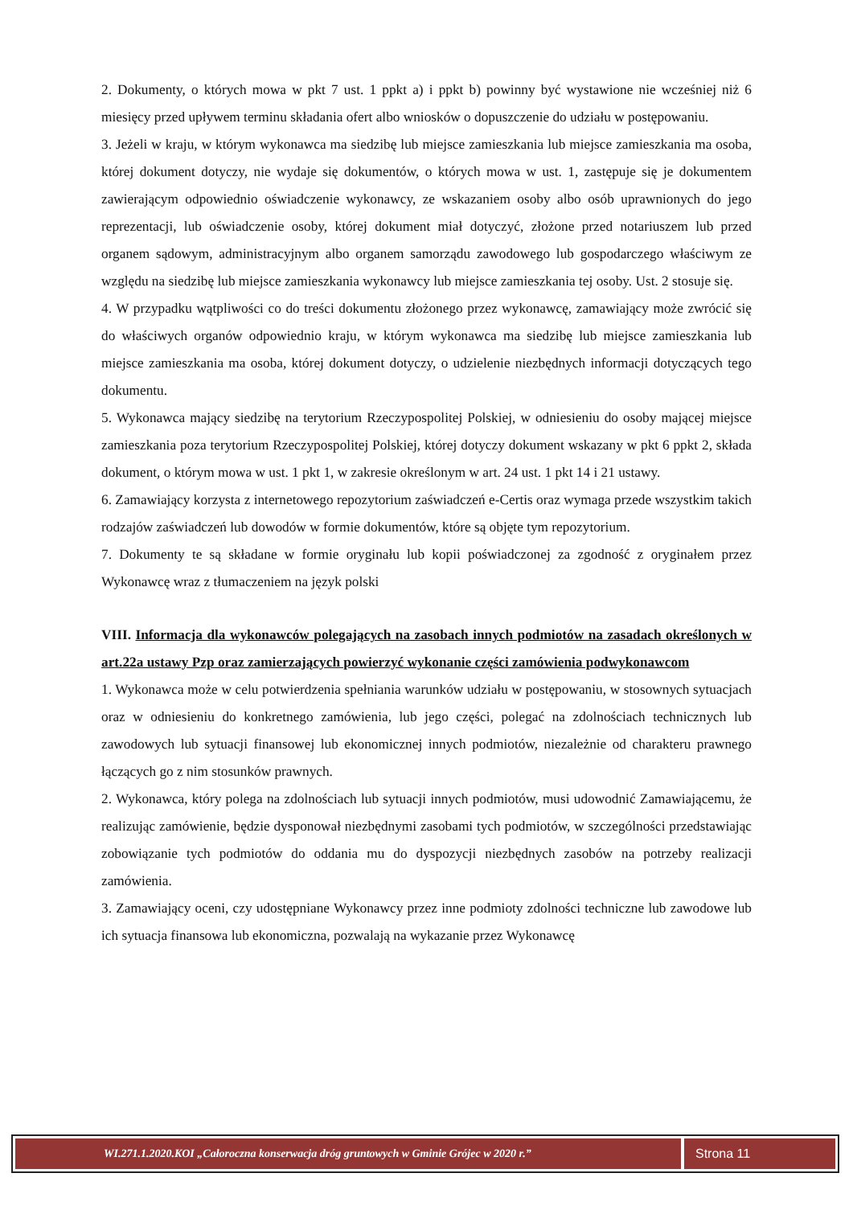2. Dokumenty, o których mowa w pkt 7 ust. 1 ppkt a) i ppkt b) powinny być wystawione nie wcześniej niż 6 miesięcy przed upływem terminu składania ofert albo wniosków o dopuszczenie do udziału w postępowaniu.
3. Jeżeli w kraju, w którym wykonawca ma siedzibę lub miejsce zamieszkania lub miejsce zamieszkania ma osoba, której dokument dotyczy, nie wydaje się dokumentów, o których mowa w ust. 1, zastępuje się je dokumentem zawierającym odpowiednio oświadczenie wykonawcy, ze wskazaniem osoby albo osób uprawnionych do jego reprezentacji, lub oświadczenie osoby, której dokument miał dotyczyć, złożone przed notariuszem lub przed organem sądowym, administracyjnym albo organem samorządu zawodowego lub gospodarczego właściwym ze względu na siedzibę lub miejsce zamieszkania wykonawcy lub miejsce zamieszkania tej osoby. Ust. 2 stosuje się.
4. W przypadku wątpliwości co do treści dokumentu złożonego przez wykonawcę, zamawiający może zwrócić się do właściwych organów odpowiednio kraju, w którym wykonawca ma siedzibę lub miejsce zamieszkania lub miejsce zamieszkania ma osoba, której dokument dotyczy, o udzielenie niezbędnych informacji dotyczących tego dokumentu.
5. Wykonawca mający siedzibę na terytorium Rzeczypospolitej Polskiej, w odniesieniu do osoby mającej miejsce zamieszkania poza terytorium Rzeczypospolitej Polskiej, której dotyczy dokument wskazany w pkt 6 ppkt 2, składa dokument, o którym mowa w ust. 1 pkt 1, w zakresie określonym w art. 24 ust. 1 pkt 14 i 21 ustawy.
6. Zamawiający korzysta z internetowego repozytorium zaświadczeń e-Certis oraz wymaga przede wszystkim takich rodzajów zaświadczeń lub dowodów w formie dokumentów, które są objęte tym repozytorium.
7. Dokumenty te są składane w formie oryginału lub kopii poświadczonej za zgodność z oryginałem przez Wykonawcę wraz z tłumaczeniem na język polski
VIII. Informacja dla wykonawców polegających na zasobach innych podmiotów na zasadach określonych w art.22a ustawy Pzp oraz zamierzających powierzyć wykonanie części zamówienia podwykonawcom
1. Wykonawca może w celu potwierdzenia spełniania warunków udziału w postępowaniu, w stosownych sytuacjach oraz w odniesieniu do konkretnego zamówienia, lub jego części, polegać na zdolnościach technicznych lub zawodowych lub sytuacji finansowej lub ekonomicznej innych podmiotów, niezależnie od charakteru prawnego łączących go z nim stosunków prawnych.
2. Wykonawca, który polega na zdolnościach lub sytuacji innych podmiotów, musi udowodnić Zamawiającemu, że realizując zamówienie, będzie dysponował niezbędnymi zasobami tych podmiotów, w szczególności przedstawiając zobowiązanie tych podmiotów do oddania mu do dyspozycji niezbędnych zasobów na potrzeby realizacji zamówienia.
3. Zamawiający oceni, czy udostępniane Wykonawcy przez inne podmioty zdolności techniczne lub zawodowe lub ich sytuacja finansowa lub ekonomiczna, pozwalają na wykazanie przez Wykonawcę
WI.271.1.2020.KOI „Całoroczna konserwacja dróg gruntowych w Gminie Grójec w 2020 r.”
Strona 11